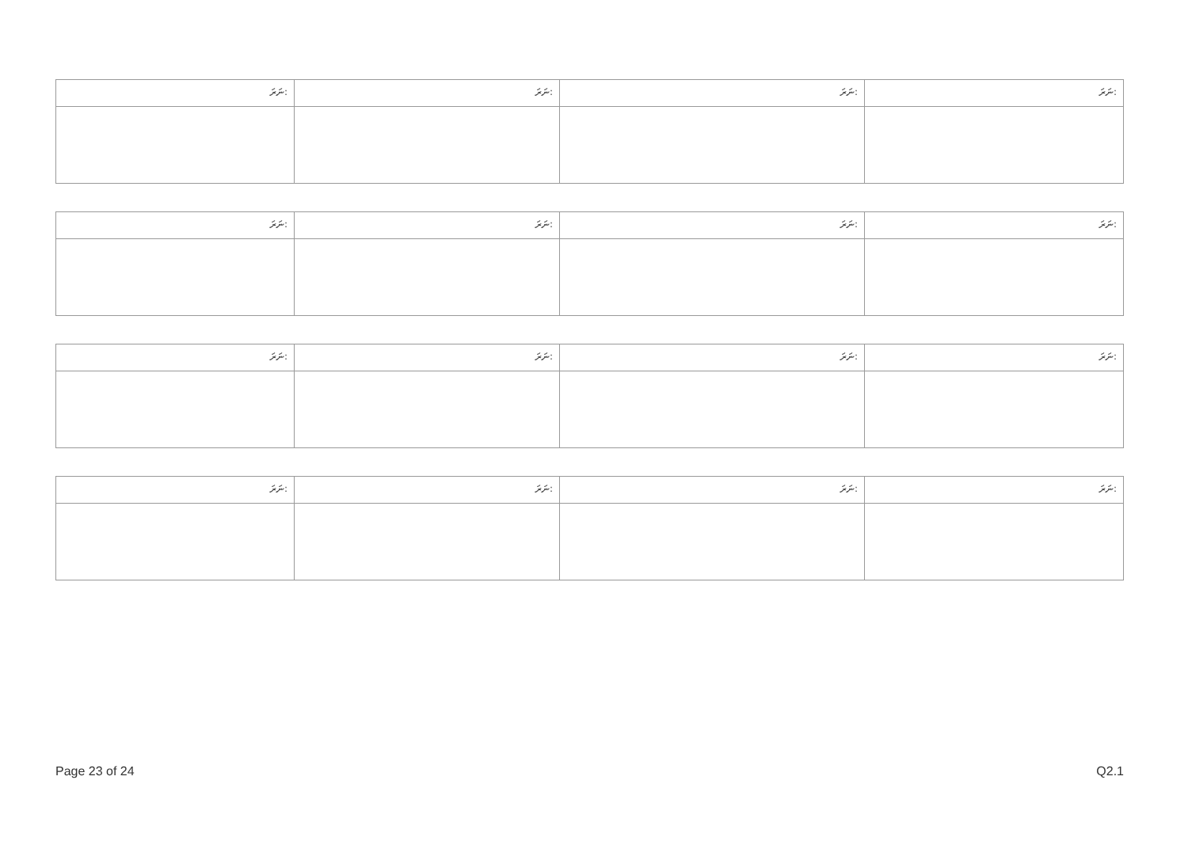| ނަރަ: | ނަރަ: | ނަރަ: | ނަރަ: |
| ނަރަ: | ނަރަ: | ނަރަ: | ނަރަ: |
| ނަރަ: | ނަރަ: | ނަރަ: | ނަރަ: |
| ނަރަ: | ނަރަ: | ނަރަ: | ނަރަ: |
Page 23 of 24 Q2.1